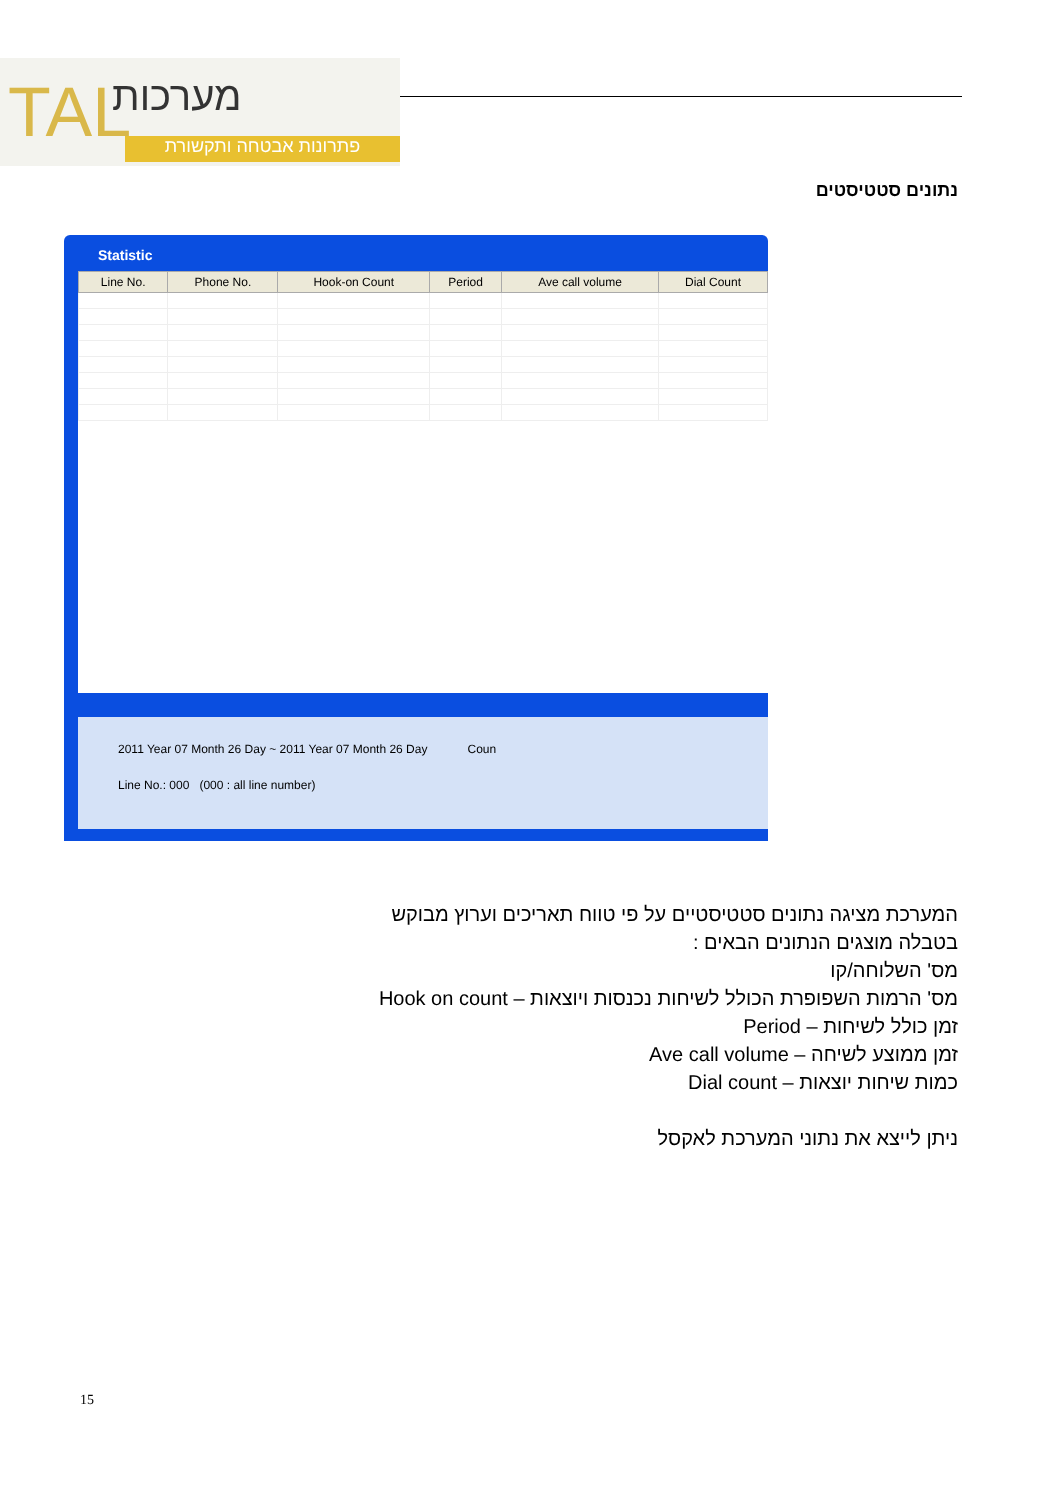TAL מערכות
פתרונות אבטחה ותקשורת
נתונים סטטיסטים
Statistic
| Line No. | Phone No. | Hook-on Count | Period | Ave call volume | Dial Count |
| --- | --- | --- | --- | --- | --- |
2011 Year 07 Month 26 Day ~ 2011 Year 07 Month 26 Day Coun
Line No.: 000 (000 : all line number)
המערכת מציגה נתונים סטטיסטיים על פי טווח תאריכים וערוץ מבוקש
בטבלה מוצגים הנתונים הבאים :
מס' השלוחה/קו
מס' הרמות השפופרת הכולל לשיחות נכנסות ויוצאות – Hook on count
זמן כולל לשיחות – Period
זמן ממוצע לשיחה – Ave call volume
כמות שיחות יוצאות – Dial count
ניתן לייצא את נתוני המערכת לאקסל
15